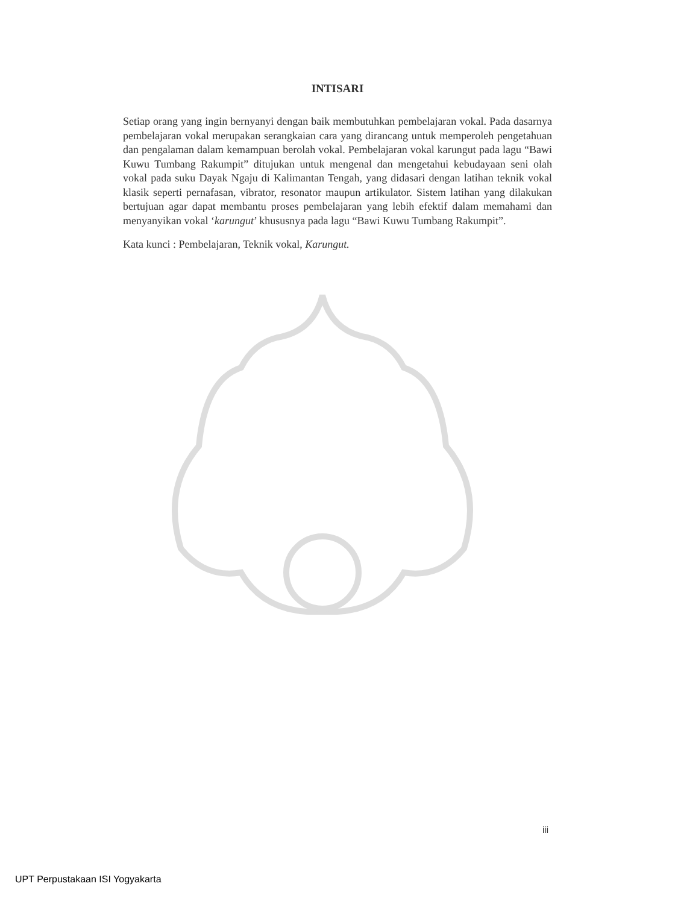INTISARI
Setiap orang yang ingin bernyanyi dengan baik membutuhkan pembelajaran vokal. Pada dasarnya pembelajaran vokal merupakan serangkaian cara yang dirancang untuk memperoleh pengetahuan dan pengalaman dalam kemampuan berolah vokal. Pembelajaran vokal karungut pada lagu “Bawi Kuwu Tumbang Rakumpit” ditujukan untuk mengenal dan mengetahui kebudayaan seni olah vokal pada suku Dayak Ngaju di Kalimantan Tengah, yang didasari dengan latihan teknik vokal klasik seperti pernafasan, vibrator, resonator maupun artikulator. Sistem latihan yang dilakukan bertujuan agar dapat membantu proses pembelajaran yang lebih efektif dalam memahami dan menyanyikan vokal ‘karungut’ khususnya pada lagu “Bawi Kuwu Tumbang Rakumpit”.
Kata kunci : Pembelajaran, Teknik vokal, Karungut.
iii
UPT Perpustakaan ISI Yogyakarta